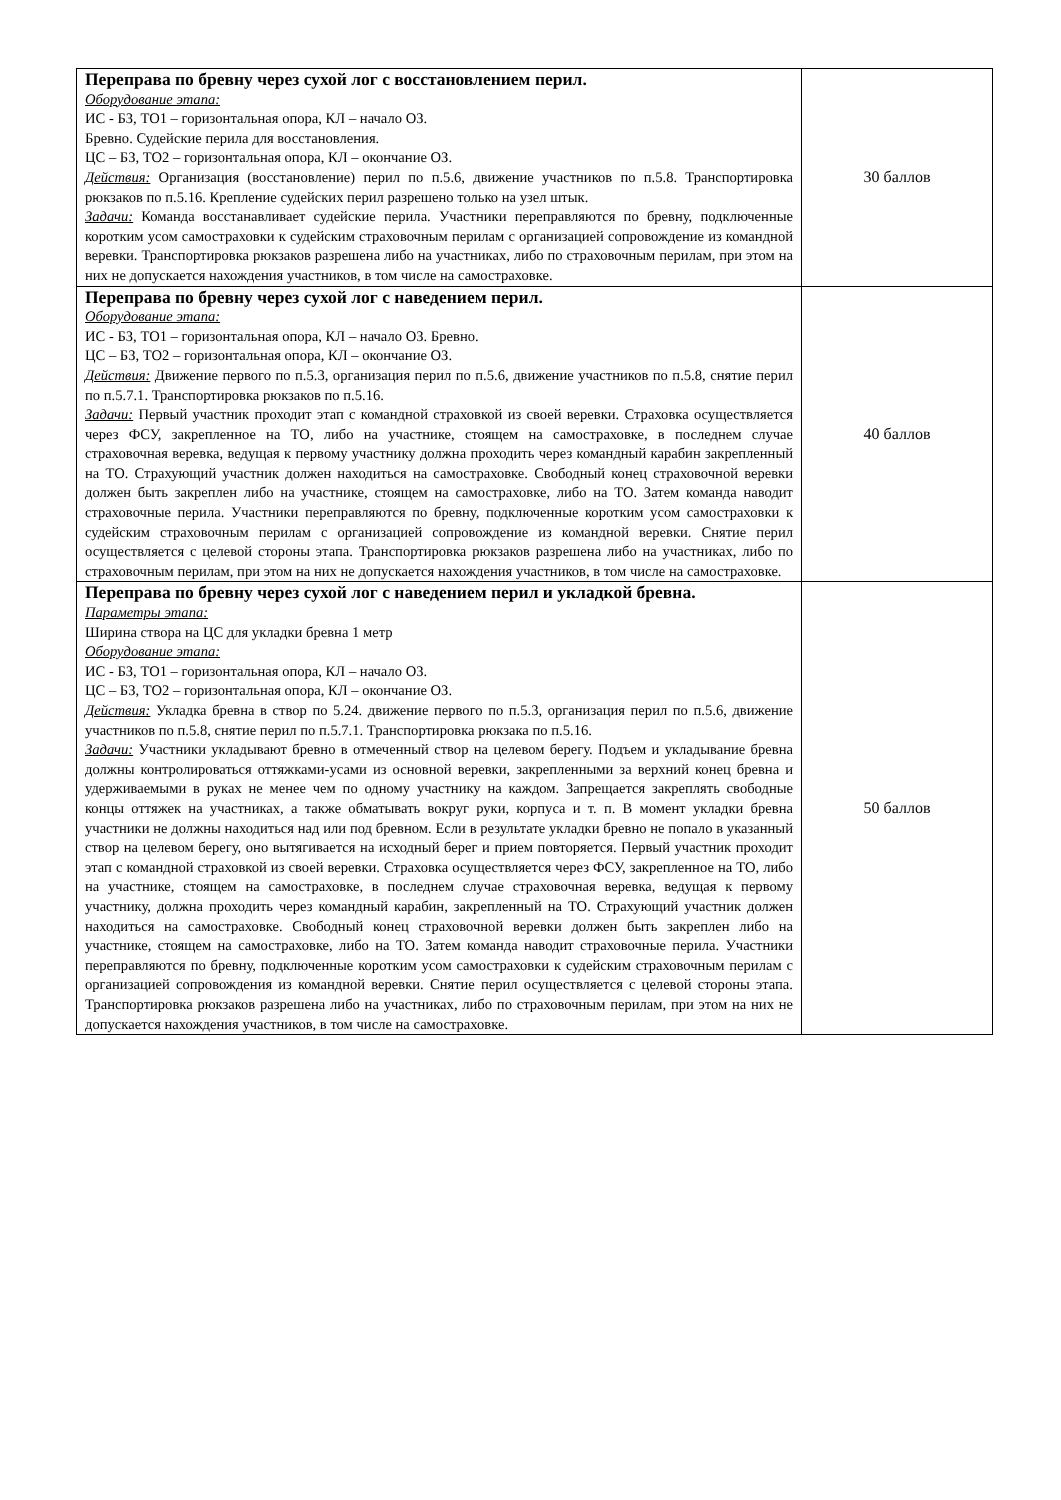| Переправа по бревну через сухой лог с восстановлением перил. Оборудование этапа: ИС - БЗ, ТО1 – горизонтальная опора, КЛ – начало ОЗ. Бревно. Судейские перила для восстановления. ЦС – БЗ, ТО2 – горизонтальная опора, КЛ – окончание ОЗ. Действия: Организация (восстановление) перил по п.5.6, движение участников по п.5.8. Транспортировка рюкзаков по п.5.16. Крепление судейских перил разрешено только на узел штык. Задачи: Команда восстанавливает судейские перила. Участники переправляются по бревну, подключенные коротким усом самостраховки к судейским страховочным перилам с организацией сопровождение из командной веревки. Транспортировка рюкзаков разрешена либо на участниках, либо по страховочным перилам, при этом на них не допускается нахождения участников, в том числе на самостраховке. | 30 баллов |
| Переправа по бревну через сухой лог с наведением перил. Оборудование этапа: ИС - БЗ, ТО1 – горизонтальная опора, КЛ – начало ОЗ. Бревно. ЦС – БЗ, ТО2 – горизонтальная опора, КЛ – окончание ОЗ. Действия: Движение первого по п.5.3, организация перил по п.5.6, движение участников по п.5.8, снятие перил по п.5.7.1. Транспортировка рюкзаков по п.5.16. Задачи: Первый участник проходит этап с командной страховкой из своей веревки. Страховка осуществляется через ФСУ, закрепленное на ТО, либо на участнике, стоящем на самостраховке, в последнем случае страховочная веревка, ведущая к первому участнику должна проходить через командный карабин закрепленный на ТО. Страхующий участник должен находиться на самостраховке. Свободный конец страховочной веревки должен быть закреплен либо на участнике, стоящем на самостраховке, либо на ТО. Затем команда наводит страховочные перила. Участники переправляются по бревну, подключенные коротким усом самостраховки к судейским страховочным перилам с организацией сопровождение из командной веревки. Снятие перил осуществляется с целевой стороны этапа. Транспортировка рюкзаков разрешена либо на участниках, либо по страховочным перилам, при этом на них не допускается нахождения участников, в том числе на самостраховке. | 40 баллов |
| Переправа по бревну через сухой лог с наведением перил и укладкой бревна. Параметры этапа: Ширина створа на ЦС для укладки бревна 1 метр Оборудование этапа: ИС - БЗ, ТО1 – горизонтальная опора, КЛ – начало ОЗ. ЦС – БЗ, ТО2 – горизонтальная опора, КЛ – окончание ОЗ. Действия: Укладка бревна в створ по 5.24. движение первого по п.5.3, организация перил по п.5.6, движение участников по п.5.8, снятие перил по п.5.7.1. Транспортировка рюкзака по п.5.16. Задачи: Участники укладывают бревно в отмеченный створ на целевом берегу. Подъем и укладывание бревна должны контролироваться оттяжками-усами из основной веревки, закрепленными за верхний конец бревна и удерживаемыми в руках не менее чем по одному участнику на каждом. Запрещается закреплять свободные концы оттяжек на участниках, а также обматывать вокруг руки, корпуса и т. п. В момент укладки бревна участники не должны находиться над или под бревном. Если в результате укладки бревно не попало в указанный створ на целевом берегу, оно вытягивается на исходный берег и прием повторяется. Первый участник проходит этап с командной страховкой из своей веревки. Страховка осуществляется через ФСУ, закрепленное на ТО, либо на участнике, стоящем на самостраховке, в последнем случае страховочная веревка, ведущая к первому участнику, должна проходить через командный карабин, закрепленный на ТО. Страхующий участник должен находиться на самостраховке. Свободный конец страховочной веревки должен быть закреплен либо на участнике, стоящем на самостраховке, либо на ТО. Затем команда наводит страховочные перила. Участники переправляются по бревну, подключенные коротким усом самостраховки к судейским страховочным перилам с организацией сопровождения из командной веревки. Снятие перил осуществляется с целевой стороны этапа. Транспортировка рюкзаков разрешена либо на участниках, либо по страховочным перилам, при этом на них не допускается нахождения участников, в том числе на самостраховке. | 50 баллов |